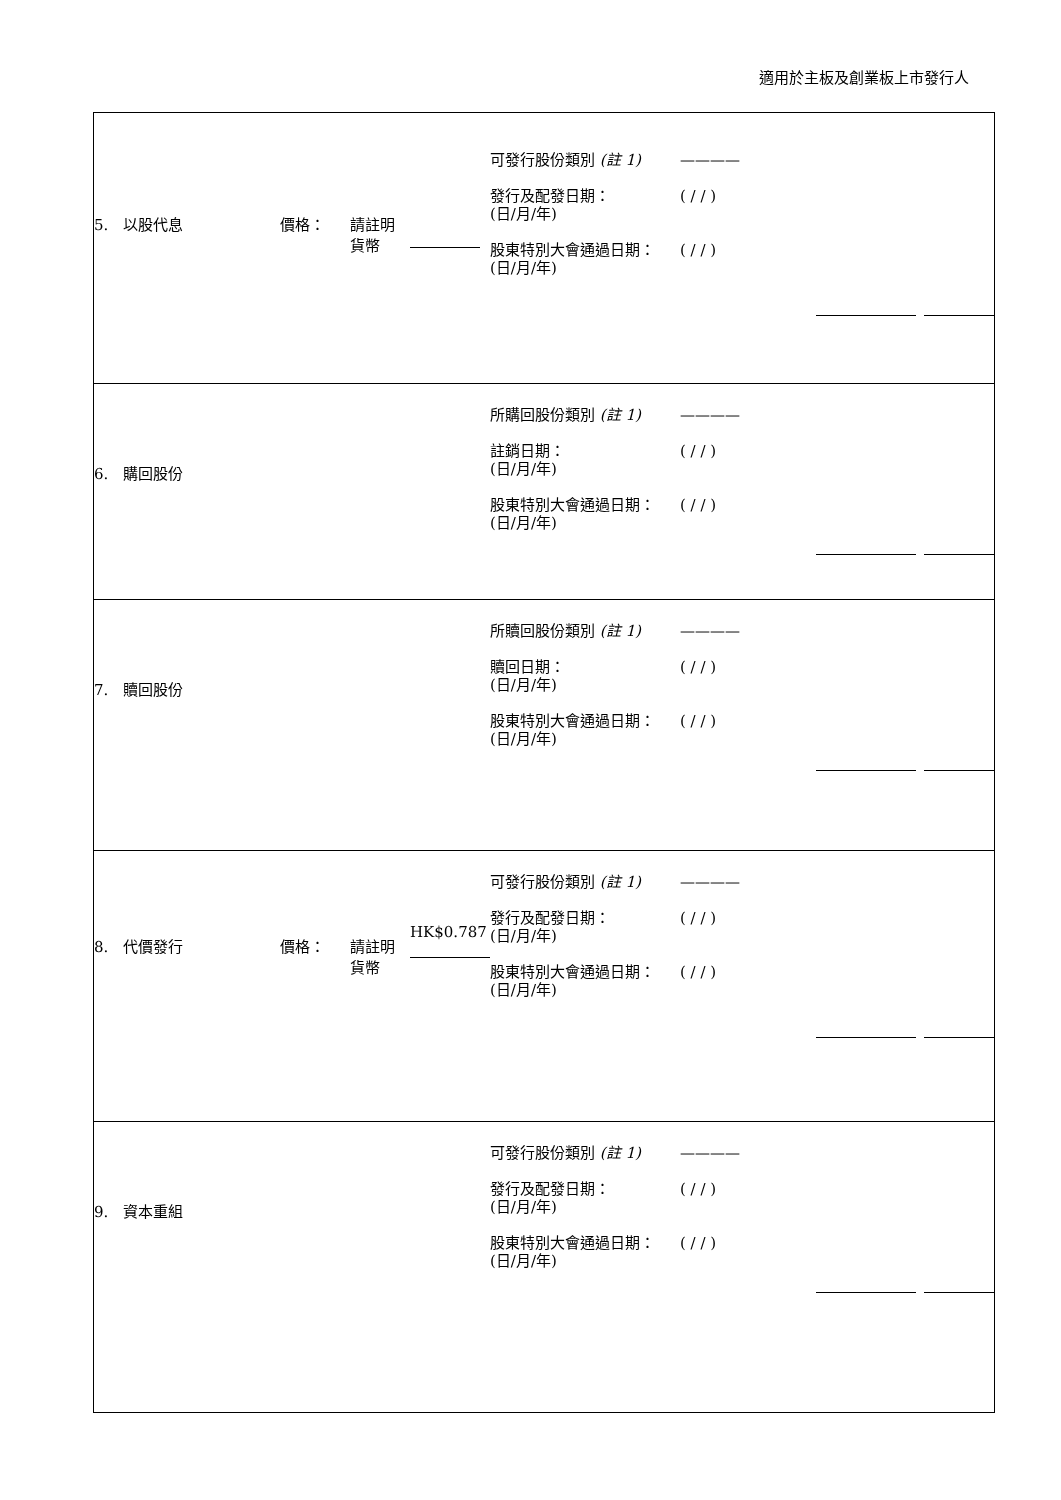適用於主板及創業板上市發行人
| 可發行股份類別 (註 1) ———— 5. 以股代息 價格： 請註明 貨幣 發行及配發日期： (日/月/年) 股東特別大會通過日期： (日/月/年) ( / / ) ( / / ) |
| 所購回股份類別 (註 1) ———— 6. 購回股份 註銷日期： (日/月/年) 股東特別大會通過日期： (日/月/年) ( / / ) ( / / ) |
| 所贖回股份類別 (註 1) ———— 7. 贖回股份 贖回日期： (日/月/年) 股東特別大會通過日期： (日/月/年) ( / / ) ( / / ) |
| 可發行股份類別 (註 1) ———— 8. 代價發行 價格： 請註明 貨幣 HK$0.787 發行及配發日期： (日/月/年) 股東特別大會通過日期： (日/月/年) ( / / ) ( / / ) |
| 可發行股份類別 (註 1) ———— 9. 資本重組 發行及配發日期： (日/月/年) 股東特別大會通過日期： (日/月/年) ( / / ) ( / / ) |